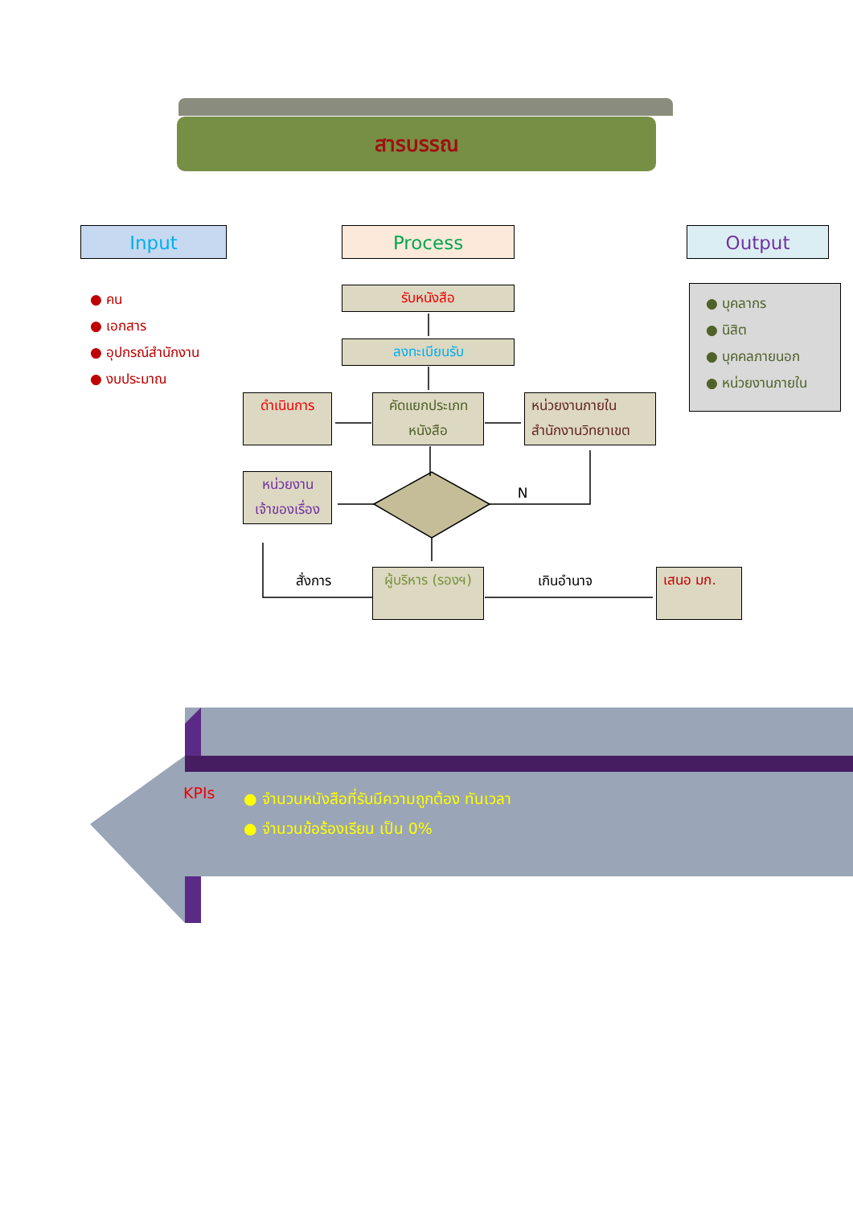สารบรรณ
Input Process Output
● คน
● เอกสาร
● อุปกรณ์สำนักงาน
● งบประมาณ
● บุคลากร
● นิสิต
● บุคคลภายนอก
● หน่วยงานภายใน
รับหนังสือ
ลงทะเบียนรับ
ดำเนินการ
คัดแยกประเภท หนังสือ
หน่วยงานภายใน สำนักงานวิทยาเขต
หน่วยงาน เจ้าของเรื่อง
N
สั่งการ เกินอำนาจ
ผู้บริหาร (รองฯ)
เสนอ มก.
KPIs
● จำนวนหนังสือที่รับมีความถูกต้อง ทันเวลา
● จำนวนข้อร้องเรียน เป็น 0%